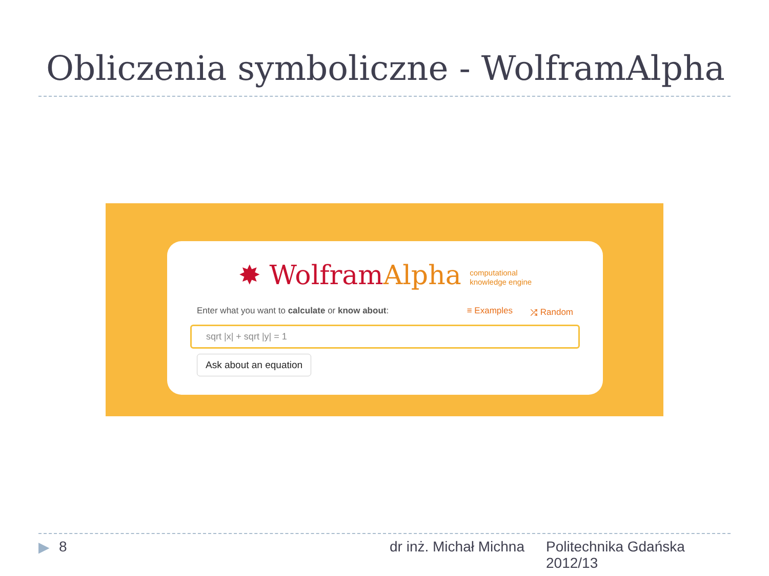Obliczenia symboliczne - WolframAlpha
✸ WolframAlpha computational
knowledge engine
Enter what you want to calculate or know about:
≡ Examples ⤮ Random
sqrt |x| + sqrt |y| = 1
Ask about an equation
▶ 8 dr inż. Michał Michna
Politechnika Gdańska
2012/13